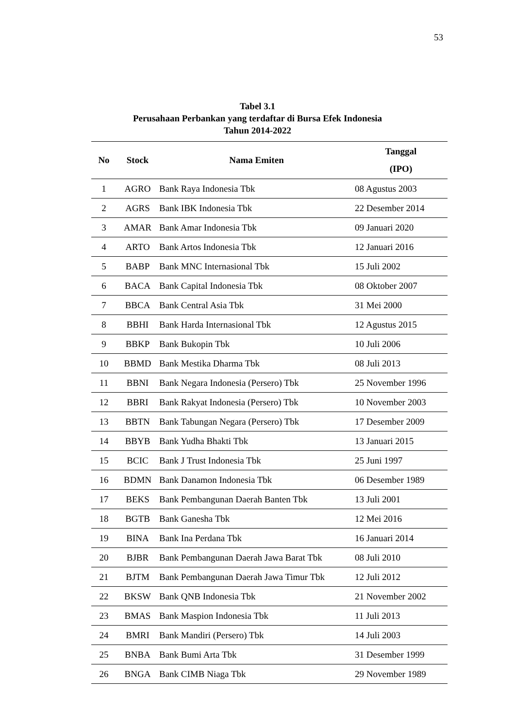53
Tabel 3.1
Perusahaan Perbankan yang terdaftar di Bursa Efek Indonesia
Tahun 2014-2022
| No | Stock | Nama Emiten | Tanggal (IPO) |
| --- | --- | --- | --- |
| 1 | AGRO | Bank Raya Indonesia Tbk | 08 Agustus 2003 |
| 2 | AGRS | Bank IBK Indonesia Tbk | 22 Desember 2014 |
| 3 | AMAR | Bank Amar Indonesia Tbk | 09 Januari 2020 |
| 4 | ARTO | Bank Artos Indonesia Tbk | 12 Januari 2016 |
| 5 | BABP | Bank MNC Internasional Tbk | 15 Juli 2002 |
| 6 | BACA | Bank Capital Indonesia Tbk | 08 Oktober 2007 |
| 7 | BBCA | Bank Central Asia Tbk | 31 Mei 2000 |
| 8 | BBHI | Bank Harda Internasional Tbk | 12 Agustus 2015 |
| 9 | BBKP | Bank Bukopin Tbk | 10 Juli 2006 |
| 10 | BBMD | Bank Mestika Dharma Tbk | 08 Juli 2013 |
| 11 | BBNI | Bank Negara Indonesia (Persero) Tbk | 25 November 1996 |
| 12 | BBRI | Bank Rakyat Indonesia (Persero) Tbk | 10 November 2003 |
| 13 | BBTN | Bank Tabungan Negara (Persero) Tbk | 17 Desember 2009 |
| 14 | BBYB | Bank Yudha Bhakti Tbk | 13 Januari 2015 |
| 15 | BCIC | Bank J Trust Indonesia Tbk | 25 Juni 1997 |
| 16 | BDMN | Bank Danamon Indonesia Tbk | 06 Desember 1989 |
| 17 | BEKS | Bank Pembangunan Daerah Banten Tbk | 13 Juli 2001 |
| 18 | BGTB | Bank Ganesha Tbk | 12 Mei 2016 |
| 19 | BINA | Bank Ina Perdana Tbk | 16 Januari 2014 |
| 20 | BJBR | Bank Pembangunan Daerah Jawa Barat Tbk | 08 Juli 2010 |
| 21 | BJTM | Bank Pembangunan Daerah Jawa Timur Tbk | 12 Juli 2012 |
| 22 | BKSW | Bank QNB Indonesia Tbk | 21 November 2002 |
| 23 | BMAS | Bank Maspion Indonesia Tbk | 11 Juli 2013 |
| 24 | BMRI | Bank Mandiri (Persero) Tbk | 14 Juli 2003 |
| 25 | BNBA | Bank Bumi Arta Tbk | 31 Desember 1999 |
| 26 | BNGA | Bank CIMB Niaga Tbk | 29 November 1989 |